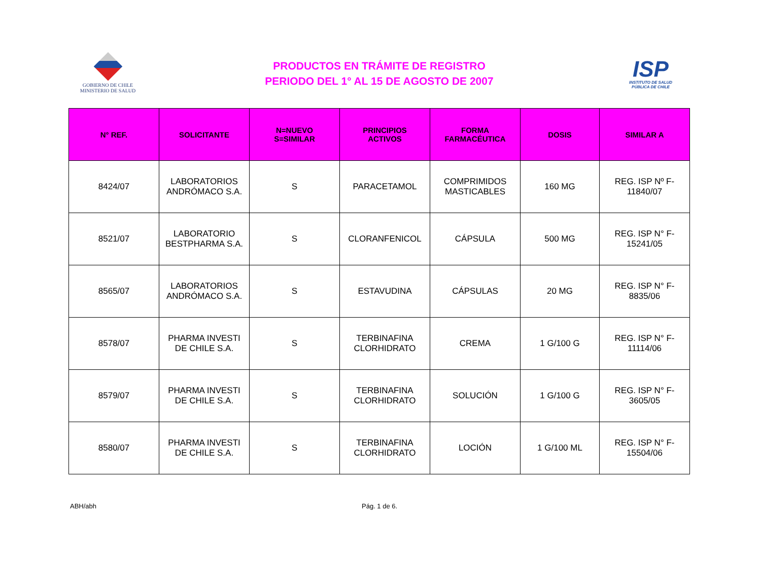GOBIERNO DE CHILE
MINISTERIO DE SALUD
PRODUCTOS EN TRÁMITE DE REGISTRO
PERIODO DEL 1° AL 15 DE AGOSTO DE 2007
ISP
INSTITUTO DE SALUD
PÚBLICA DE CHILE
| N° REF. | SOLICITANTE | N=NUEVO S=SIMILAR | PRINCIPIOS ACTIVOS | FORMA FARMACÉUTICA | DOSIS | SIMILAR A |
| --- | --- | --- | --- | --- | --- | --- |
| 8424/07 | LABORATORIOS ANDRÓMACO S.A. | S | PARACETAMOL | COMPRIMIDOS MASTICABLES | 160 MG | REG. ISP Nº F-11840/07 |
| 8521/07 | LABORATORIO BESTPHARMA S.A. | S | CLORANFENICOL | CÁPSULA | 500 MG | REG. ISP N° F-15241/05 |
| 8565/07 | LABORATORIOS ANDRÓMACO S.A. | S | ESTAVUDINA | CÁPSULAS | 20 MG | REG. ISP N° F- 8835/06 |
| 8578/07 | PHARMA INVESTI DE CHILE S.A. | S | TERBINAFINA CLORHIDRATO | CREMA | 1 G/100 G | REG. ISP N° F-11114/06 |
| 8579/07 | PHARMA INVESTI DE CHILE S.A. | S | TERBINAFINA CLORHIDRATO | SOLUCIÓN | 1 G/100 G | REG. ISP N° F-3605/05 |
| 8580/07 | PHARMA INVESTI DE CHILE S.A. | S | TERBINAFINA CLORHIDRATO | LOCIÓN | 1 G/100 ML | REG. ISP N° F-15504/06 |
ABH/abh Pág. 1 de 6.